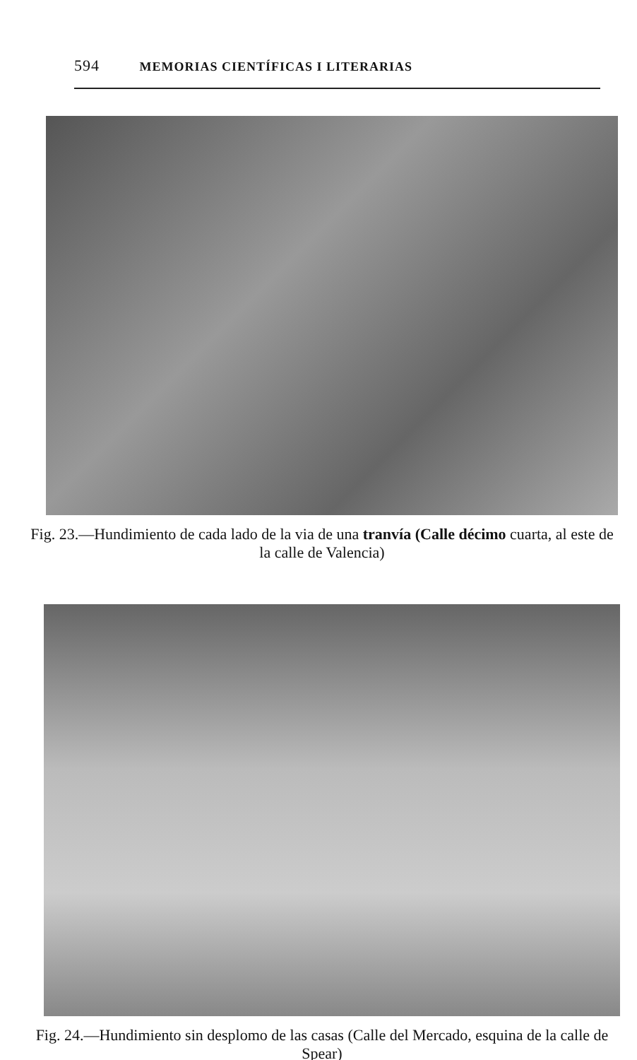594 MEMORIAS CIENTÍFICAS I LITERARIAS
Fig. 23.—Hundimiento de cada lado de la via de una tranvía (Calle décimo cuarta, al este de la calle de Valencia)
Fig. 24.—Hundimiento sin desplomo de las casas (Calle del Mercado, esquina de la calle de Spear)